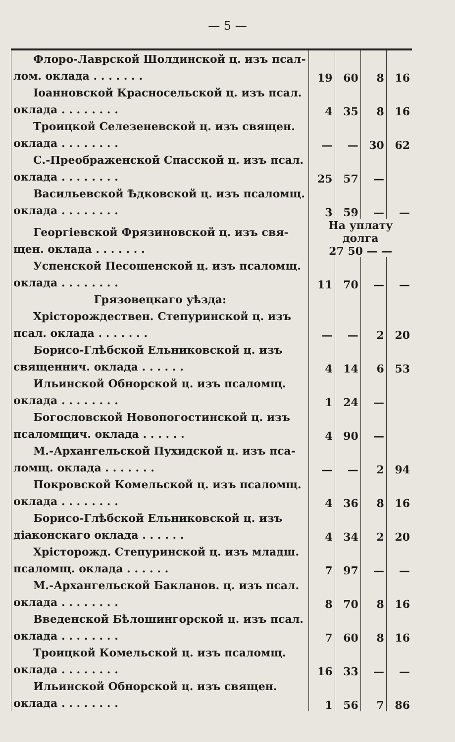— 5 —
| Флоро-Лаврской Шолдинской ц. изъ псал- лом. оклада . . . . . . . | 19 | 60 | 8 | 16 |
| Іоанновской Красносельской ц. изъ псал. оклада . . . . . . . . | 4 | 35 | 8 | 16 |
| Троицкой Селезеневской ц. изъ священ. оклада . . . . . . . . | — | — | 30 | 62 |
| С.-Преображенской Спасской ц. изъ псал. оклада . . . . . . . . | 25 | 57 | — | |
| Васильевской Ѣдковской ц. изъ псаломщ. оклада . . . . . . . . | 3 | 59 | — | — |
| Георгіевской Фрязиновской ц. изъ свя- щен. оклада . . . . . . . | На уплату долга 27 50 — — | | | |
| Успенской Песошенской ц. изъ псаломщ. оклада . . . . . . . . | 11 | 70 | — | — |
| Грязовецкаго уѣзда: Хрісторождествен. Степуринской ц. изъ псал. оклада . . . . . . . | — | — | 2 | 20 |
| Борисо-Глѣбской Ельниковской ц. изъ священнич. оклада . . . . . . | 4 | 14 | 6 | 53 |
| Ильинской Обнорской ц. изъ псаломщ. оклада . . . . . . . . | 1 | 24 | — | |
| Богословской Новопогостинской ц. изъ псаломщич. оклада . . . . . . | 4 | 90 | — | |
| М.-Архангельской Пухидской ц. изъ пса- ломщ. оклада . . . . . . . | — | — | 2 | 94 |
| Покровской Комельской ц. изъ псаломщ. оклада . . . . . . . . | 4 | 36 | 8 | 16 |
| Борисо-Глѣбской Ельниковской ц. изъ діаконскаго оклада . . . . . . | 4 | 34 | 2 | 20 |
| Хрісторожд. Степуринской ц. изъ младш. псаломщ. оклада . . . . . . | 7 | 97 | — | — |
| М.-Архангельской Бакланов. ц. изъ псал. оклада . . . . . . . . | 8 | 70 | 8 | 16 |
| Введенской Бѣлошингорской ц. изъ псал. оклада . . . . . . . . | 7 | 60 | 8 | 16 |
| Троицкой Комельской ц. изъ псаломщ. оклада . . . . . . . . | 16 | 33 | — | — |
| Ильинской Обнорской ц. изъ священ. оклада . . . . . . . . | 1 | 56 | 7 | 86 |